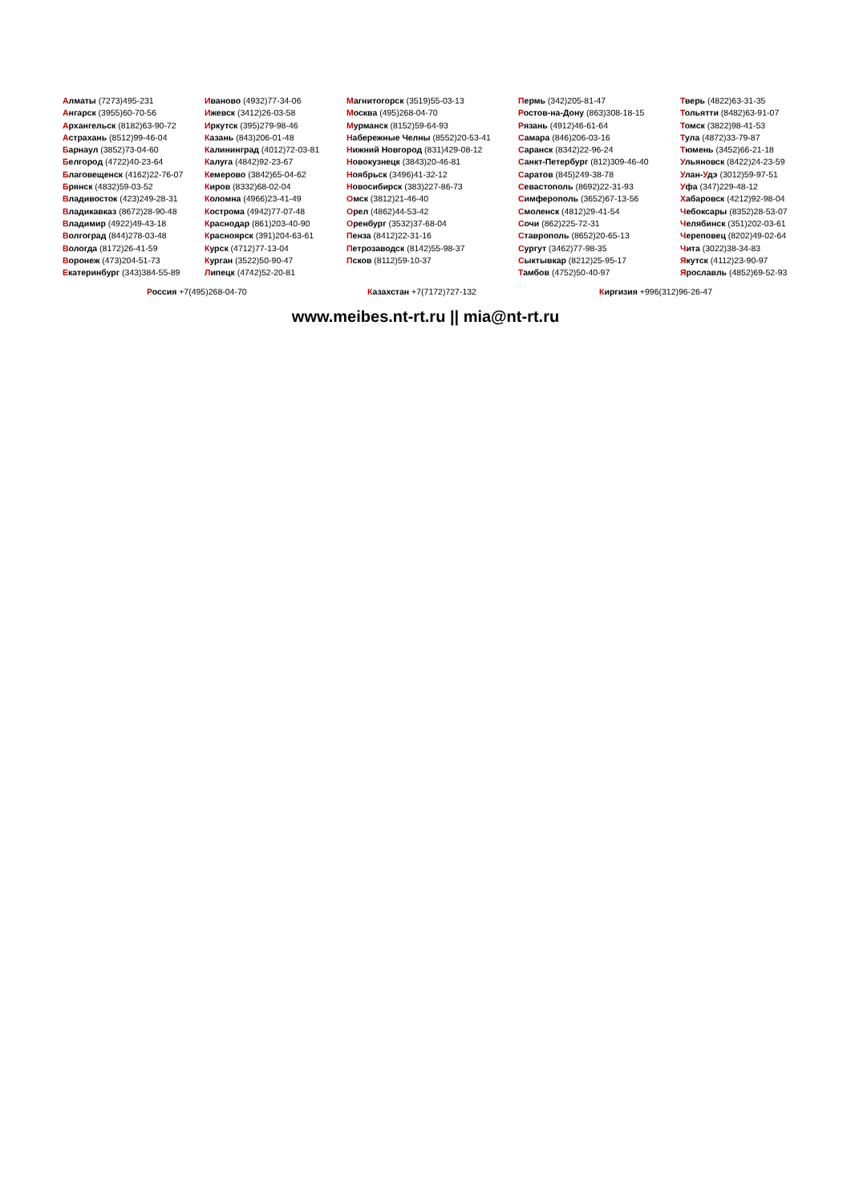Алматы (7273)495-231
Ангарск (3955)60-70-56
Архангельск (8182)63-90-72
Астрахань (8512)99-46-04
Барнаул (3852)73-04-60
Белгород (4722)40-23-64
Благовещенск (4162)22-76-07
Брянск (4832)59-03-52
Владивосток (423)249-28-31
Владикавказ (8672)28-90-48
Владимир (4922)49-43-18
Волгоград (844)278-03-48
Вологда (8172)26-41-59
Воронеж (473)204-51-73
Екатеринбург (343)384-55-89
Иваново (4932)77-34-06
Ижевск (3412)26-03-58
Иркутск (395)279-98-46
Казань (843)206-01-48
Калининград (4012)72-03-81
Калуга (4842)92-23-67
Кемерово (3842)65-04-62
Киров (8332)68-02-04
Коломна (4966)23-41-49
Кострома (4942)77-07-48
Краснодар (861)203-40-90
Красноярск (391)204-63-61
Курск (4712)77-13-04
Курган (3522)50-90-47
Липецк (4742)52-20-81
Магнитогорск (3519)55-03-13
Москва (495)268-04-70
Мурманск (8152)59-64-93
Набережные Челны (8552)20-53-41
Нижний Новгород (831)429-08-12
Новокузнецк (3843)20-46-81
Ноябрьск (3496)41-32-12
Новосибирск (383)227-86-73
Омск (3812)21-46-40
Орел (4862)44-53-42
Оренбург (3532)37-68-04
Пенза (8412)22-31-16
Петрозаводск (8142)55-98-37
Псков (8112)59-10-37
Пермь (342)205-81-47
Ростов-на-Дону (863)308-18-15
Рязань (4912)46-61-64
Самара (846)206-03-16
Саранск (8342)22-96-24
Санкт-Петербург (812)309-46-40
Саратов (845)249-38-78
Севастополь (8692)22-31-93
Симферополь (3652)67-13-56
Смоленск (4812)29-41-54
Сочи (862)225-72-31
Ставрополь (8652)20-65-13
Сургут (3462)77-98-35
Сыктывкар (8212)25-95-17
Тамбов (4752)50-40-97
Тверь (4822)63-31-35
Тольятти (8482)63-91-07
Томск (3822)98-41-53
Тула (4872)33-79-87
Тюмень (3452)66-21-18
Ульяновск (8422)24-23-59
Улан-Удэ (3012)59-97-51
Уфа (347)229-48-12
Хабаровск (4212)92-98-04
Чебоксары (8352)28-53-07
Челябинск (351)202-03-61
Череповец (8202)49-02-64
Чита (3022)38-34-83
Якутск (4112)23-90-97
Ярославль (4852)69-52-93
Россия +7(495)268-04-70 Казахстан +7(7172)727-132 Киргизия +996(312)96-26-47
www.meibes.nt-rt.ru || mia@nt-rt.ru